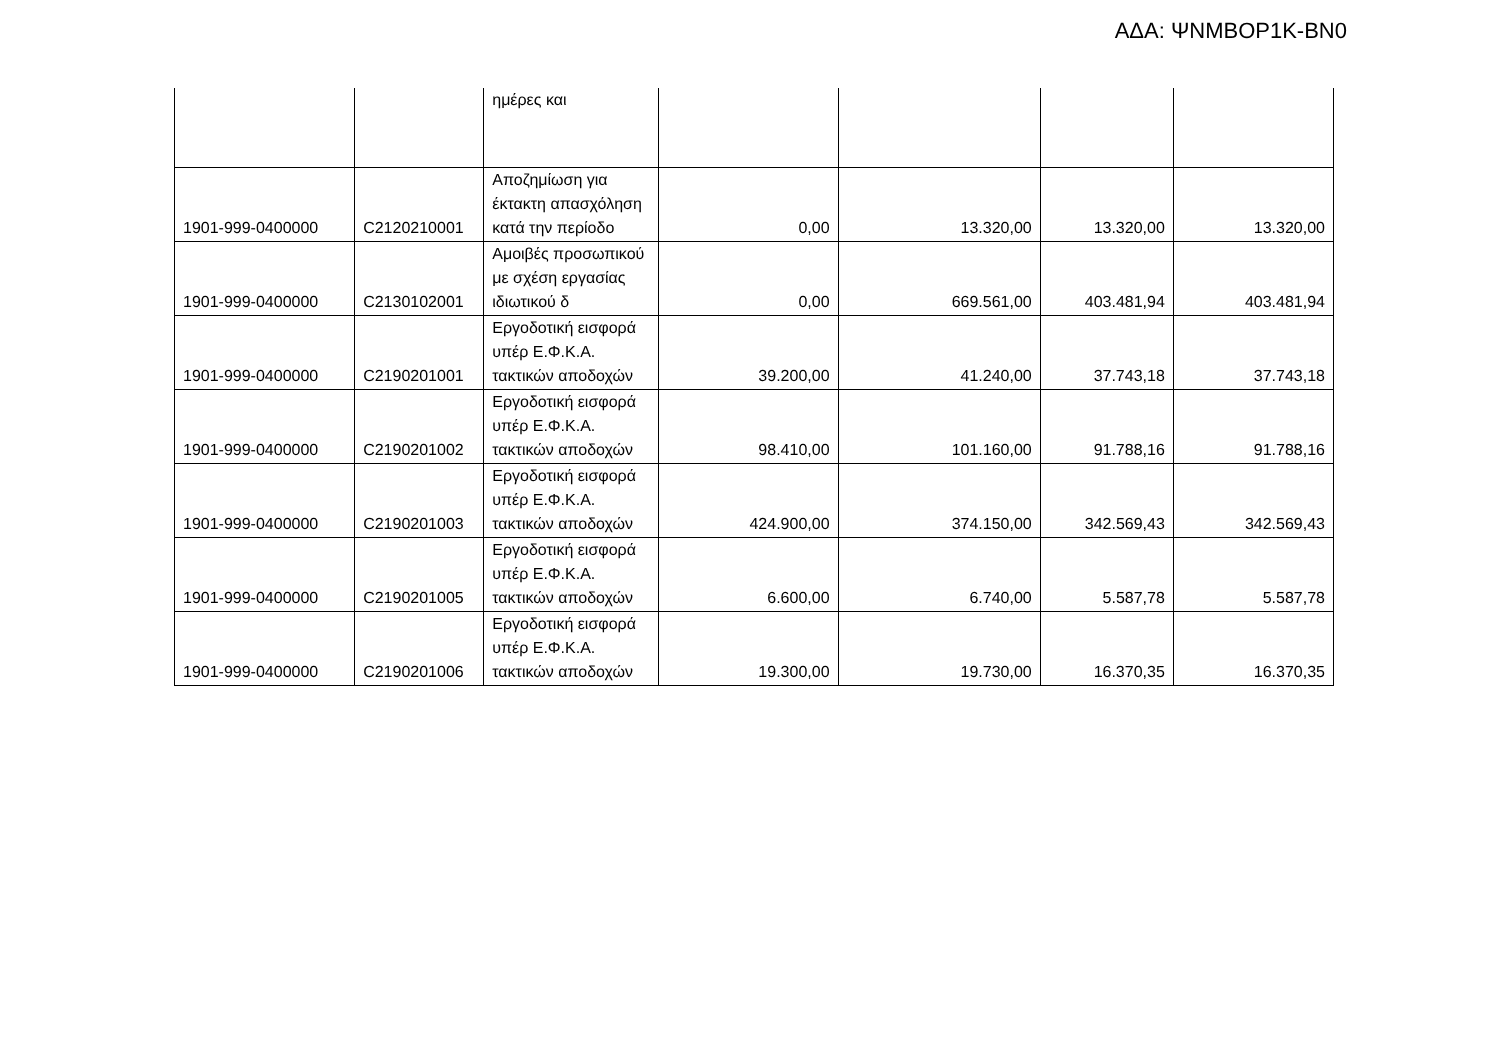ΑΔΑ: ΨΝΜΒΟΡ1Κ-ΒΝ0
| | | ημέρες και | | | | |
| 1901-999-0400000 | C2120210001 | Αποζημίωση για έκτακτη απασχόληση κατά την περίοδο | 0,00 | 13.320,00 | 13.320,00 | 13.320,00 |
| 1901-999-0400000 | C2130102001 | Αμοιβές προσωπικού με σχέση εργασίας ιδιωτικού δ | 0,00 | 669.561,00 | 403.481,94 | 403.481,94 |
| 1901-999-0400000 | C2190201001 | Εργοδοτική εισφορά υπέρ Ε.Φ.Κ.Α. τακτικών αποδοχών | 39.200,00 | 41.240,00 | 37.743,18 | 37.743,18 |
| 1901-999-0400000 | C2190201002 | Εργοδοτική εισφορά υπέρ Ε.Φ.Κ.Α. τακτικών αποδοχών | 98.410,00 | 101.160,00 | 91.788,16 | 91.788,16 |
| 1901-999-0400000 | C2190201003 | Εργοδοτική εισφορά υπέρ Ε.Φ.Κ.Α. τακτικών αποδοχών | 424.900,00 | 374.150,00 | 342.569,43 | 342.569,43 |
| 1901-999-0400000 | C2190201005 | Εργοδοτική εισφορά υπέρ Ε.Φ.Κ.Α. τακτικών αποδοχών | 6.600,00 | 6.740,00 | 5.587,78 | 5.587,78 |
| 1901-999-0400000 | C2190201006 | Εργοδοτική εισφορά υπέρ Ε.Φ.Κ.Α. τακτικών αποδοχών | 19.300,00 | 19.730,00 | 16.370,35 | 16.370,35 |